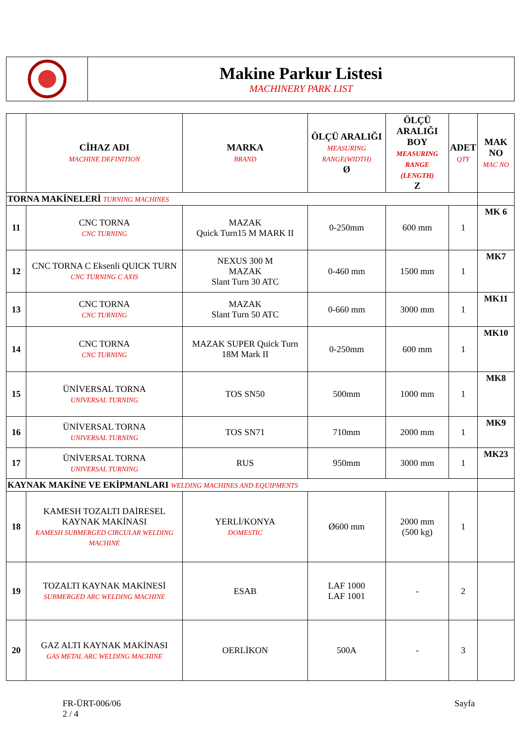Makine Parkur Listesi
MACHINERY PARK LIST
| | CİHAZ ADI MACHINE DEFINITION | MARKA BRAND | ÖLÇÜ ARALIĞI MEASURING RANGE(WIDTH) Ø | ÖLÇÜ ARALIĞI BOY MEASURING RANGE (LENGTH) Z | ADET QTY | MAK NO MAC NO |
| --- | --- | --- | --- | --- | --- | --- |
| TORNA MAKİNELERİ TURNING MACHINES | | | | | | |
| 11 | CNC TORNA CNC TURNING | MAZAK Quick Turn15 M MARK II | 0-250mm | 600 mm | 1 | MK 6 |
| 12 | CNC TORNA C Eksenli QUICK TURN CNC TURNING C AXIS | NEXUS 300 M MAZAK Slant Turn 30 ATC | 0-460 mm | 1500 mm | 1 | MK7 |
| 13 | CNC TORNA CNC TURNING | MAZAK Slant Turn 50 ATC | 0-660 mm | 3000 mm | 1 | MK11 |
| 14 | CNC TORNA CNC TURNING | MAZAK SUPER Quick Turn 18M Mark II | 0-250mm | 600 mm | 1 | MK10 |
| 15 | ÜNİVERSAL TORNA UNIVERSAL TURNING | TOS SN50 | 500mm | 1000 mm | 1 | MK8 |
| 16 | ÜNİVERSAL TORNA UNIVERSAL TURNING | TOS SN71 | 710mm | 2000 mm | 1 | MK9 |
| 17 | ÜNİVERSAL TORNA UNIVERSAL TURNING | RUS | 950mm | 3000 mm | 1 | MK23 |
| KAYNAK MAKİNE VE EKİPMANLARI WELDING MACHINES AND EQUIPMENTS | | | | | | |
| 18 | KAMESH TOZALTI DAİRESEL KAYNAK MAKİNASI KAMESH SUBMERGED CIRCULAR WELDING MACHINE | YERLİ/KONYA DOMESTIC | Ø600 mm | 2000 mm (500 kg) | 1 | |
| 19 | TOZALTI KAYNAK MAKİNESİ SUBMERGED ARC WELDING MACHINE | ESAB | LAF 1000 LAF 1001 | - | 2 | |
| 20 | GAZ ALTI KAYNAK MAKİNASI GAS METAL ARC WELDING MACHINE | OERLİKON | 500A | - | 3 | |
FR-ÜRT-006/06 Sayfa
2 / 4